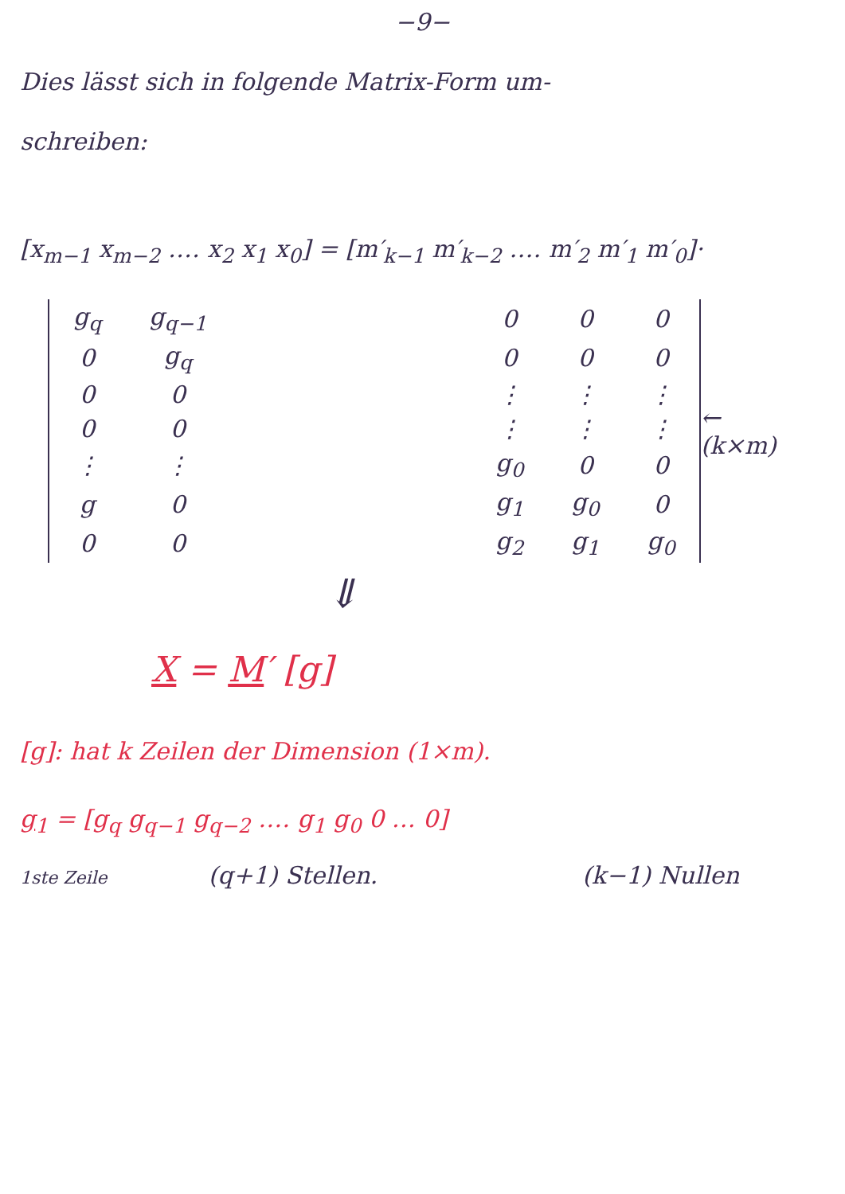−9−
Dies lässt sich in folgende Matrix-Form um-
schreiben:
[x<sub>m−1</sub> x<sub>m−2</sub> ‥‥ x<sub>2</sub> x<sub>1</sub> x<sub>0</sub>] = [m′<sub>k−1</sub> m′<sub>k−2</sub> ‥‥ m′<sub>2</sub> m′<sub>1</sub> m′<sub>0</sub>]·
| g<sub>q</sub> | g<sub>q−1</sub> | | 0 | 0 | 0 |
| 0 | g<sub>q</sub> | | 0 | 0 | 0 |
| 0 | 0 | | ⋮ | ⋮ | ⋮ |
| 0 | 0 | | ⋮ | ⋮ | ⋮ |
| ⋮ | ⋮ | | g<sub>0</sub> | 0 | 0 |
| g | 0 | | g<sub>1</sub> | g<sub>0</sub> | 0 |
| 0 | 0 | | g<sub>2</sub> | g<sub>1</sub> | g<sub>0</sub> |
← (k×m)
⇓
X = M′ [g]
[g]: hat k Zeilen der Dimension (1×m).
g<sub>1</sub> = [g<sub>q</sub> g<sub>q−1</sub> g<sub>q−2</sub> ‥‥ g<sub>1</sub> g<sub>0</sub> 0 … 0]
1ste Zeile (q+1) Stellen. (k−1) Nullen